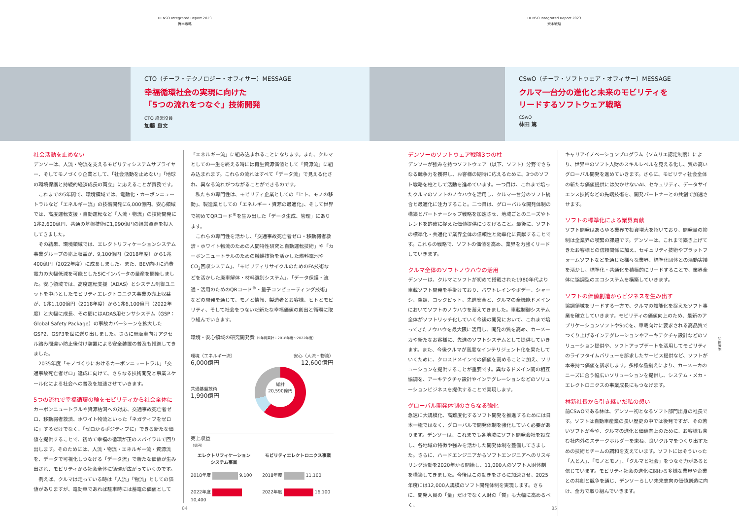DENSO Integrated Report 2023
資本戦略
CTO（チーフ・テクノロジー・オフィサー）MESSAGE
幸福循環社会の実現に向けた
「5つの流れをつなぐ」技術開発
CTO 経営役員
加藤 良文
社会活動を止めない
デンソーは、人流・物流を支えるモビリティシステムサプライヤー、そしてモノづくり企業として、「社会活動を止めない」「地球の環境保護と持続的経済成長の両立」に応えることが責務です。
　これまでの5年間で、環境領域では、電動化・カーボンニュートラルなど「エネルギー流」の技術開発に6,000億円、安心領域では、高度運転支援・自動運転など「人流・物流」の技術開発に1兆2,600億円、共通の基盤技術に1,990億円の経営資源を投入してきました。
　その結果、環境領域では、エレクトリフィケーションシステム事業グループの売上収益が、9,100億円（2018年度）から1兆400億円（2022年度）に成長しました。また、BEV向けに消費電力の大幅低減を可能としたSiCインバータの量産を開始しました。安心領域では、高度運転支援（ADAS）とシステム制御ユニットを中心としたモビリティエレクトロニクス事業の売上収益が、1兆1,100億円（2018年度）から1兆6,100億円（2022年度）と大幅に成長、その間にはADAS用センサシステム（GSP：Global Safety Package）の事故カバーシーンを拡大したGSP2、GSP3を世に送り出しました。さらに既販車向けアクセル踏み間違い防止後付け装置による安全装置の普及も推進してきました。
　2035年度「モノづくりにおけるカーボンニュートラル」「交通事故死亡者ゼロ」達成に向けて、さらなる技術開発と事業スケール化による社会への普及を加速させていきます。
5つの流れで幸福循環の輪をモビリティから社会全体に
カーボンニュートラルや資源枯渇への対応、交通事故死亡者ゼロ、移動弱者救済、ホワイト物流といった「ネガティブをゼロに」するだけでなく、「ゼロからポジティブに」できる新たな価値を提供することで、初めて幸福の循環が正のスパイラルで回り出します。そのためには、人流・物流・エネルギー流・資源流を、データで可視化しつなげる「データ流」で新たな価値が生み出され、モビリティから社会全体に循環が広がっていくのです。
　例えば、クルマは走っている時は「人流」「物流」としての価値がありますが、電動車であれば駐車時には蓄電の価値として
「エネルギー流」に組み込まれることになります。また、クルマとしての一生を終える時には再生資源価値として「資源流」に組み込まれます。これらの流れはすべて「データ流」で見える化され、異なる流れがつながることができるのです。
　私たちの専門性は、モビリティ企業としての「ヒト、モノの移動」、製造業としての「エネルギー・資源の最適化」、そして世界で初めてQRコード<sup>®</sup>を生み出した「データ生成、管理」にあります。
　これらの専門性を活かし、「交通事故死亡者ゼロ・移動弱者救済・ホワイト物流のための人間特性研究と自動運転技術」や「カーボンニュートラルのための触媒技術を活かした燃料電池やCO<sub>2</sub>回収システム」、「モビリティリサイクルのためのFA技術などを活かした廃車解体・材料選別システム」、「データ保護・流通・活用のためのQRコード<sup>®</sup>・量子コンピューティング技術」などの開発を通じて、モノと情報、製造者とお客様、ヒトとモビリティ、そして社会をつないだ新たな幸福価値の創出と循環に取り組んでいきます。
環境・安心領域の研究開発費（5年間累計：2018年度～2022年度）
環境（エネルギー流）
6,000億円
安心（人流・物流）
12,600億円
共通基盤技術
1,990億円
総計
20,590億円
売上収益
（億円）
エレクトリフィケーション
システム事業
2018年度 9,100
2022年度 10,400
モビリティエレクトロニクス事業
2018年度 11,100
2022年度 16,100
84
DENSO Integrated Report 2023
資本戦略
CSwO（チーフ・ソフトウェア・オフィサー）MESSAGE
クルマ一台分の進化と未来のモビリティを
リードするソフトウェア戦略
CSwO
林田 篤
デンソーのソフトウェア戦略3つの柱
デンソーが強みを持つソフトウェア（以下、ソフト）分野でさらなる競争力を獲得し、お客様の期待に応えるために、3つのソフト戦略を柱として活動を進めています。一つ目は、これまで培ったクルマのソフトのノウハウを活用し、クルマ一台分のソフト統合と最適化に注力すること。二つ目は、グローバルな開発体制の構築とパートナーシップ戦略を加速させ、地域ごとのニーズやトレンドを的確に捉えた価値提供につなげること。最後に、ソフトの標準化・共通化で業界全体の信頼性と効率化に貢献することです。これらの戦略で、ソフトの価値を高め、業界を力強くリードしていきます。
クルマ全体のソフトノウハウの活用
デンソーは、クルマにソフトが初めて搭載された1980年代より車載ソフト開発を手掛けており、パワトレインやボデー、シャーシ、空調、コックピット、先進安全と、クルマの全機能ドメインにおいてソフトのノウハウを蓄えてきました。車載制御システム全体がソフトリッチ化していく今後の開発において、これまで培ってきたノウハウを最大限に活用し、開発の質を高め、カーメーカや新たなお客様に、先進のソフトシステムとして提供していきます。また、今後クルマが高度なインテリジェント化を果たしていくために、クロスドメインでの価値を高めることに加え、ソリューションを提供することが重要です。異なるドメイン間の相互協調を、アーキテクチャ設計やインテグレーションなどのソリューションビジネスを提供することで実現します。
グローバル開発体制のさらなる強化
急速に大規模化、高難度化するソフト開発を推進するためには日本一極ではなく、グローバルで開発体制を強化していく必要があります。デンソーは、これまでも各地域にソフト開発会社を設立し、各地域の特徴や強みを活かした開発体制を整備してきました。さらに、ハードエンジニアからソフトエンジニアへのリスキリング活動を2020年から開始し、11,000人のソフト人財体制を構築してきました。今後はこの動きをさらに加速させ、2025年度には12,000人規模のソフト開発体制を実現します。さらに、開発人員の「量」だけでなく人財の「質」も大幅に高めるべく、
キャリアイノベーションプログラム（ソムリエ認定制度）により、世界中のソフト人財のスキルレベルを見える化し、質の高いグローバル開発を進めていきます。さらに、モビリティ社会全体の新たな価値提供には欠かせないAI、セキュリティ、データサイエンス技術などの先端技術を、開発パートナーとの共創で加速させます。
ソフトの標準化による業界貢献
ソフト開発はあらゆる業界で投資増大を招いており、開発量の抑制は全業界の喫緊の課題です。デンソーは、これまで築き上げてきたお客様との信頼関係に加え、セキュリティ技術やプラットフォームソフトなどを通じた様々な業界、標準化団体との活動実績を活かし、標準化・共通化を積極的にリードすることで、業界全体に協調型のエコシステムを構築していきます。
ソフトの価値創造からビジネスを生み出す
協調領域をリードする一方で、クルマの知能化を捉えたソフト事業を確立していきます。モビリティの価値向上のため、最新のアプリケーションソフトやSoCを、車載向けに要求される高品質でつくり上げるインテグレーションやアーキテクチャ設計などのソリューション提供や、ソフトアップデートを活用してモビリティのライフタイムバリューを訴求したサービス提供など、ソフトが本来持つ価値を訴求します。多様な品揃えにより、カーメーカのニーズに合う幅広いソリューションを提供し、システム・メカ・エレクトロニクスの事業成長にもつなげます。
林新社長から引き継いだ私の想い
前CSwOである林は、デンソー初となるソフト部門出身の社長です。ソフトは自動車産業の長い歴史の中では後発ですが、その若いソフトが今や、クルマの進化と価値向上のために、お客様も含む社内外のステークホルダーを束ね、良いクルマをつくり出すための技術とチームの調和を支えています。ソフトにはそういった「人と人」、「モノとモノ」、「クルマと社会」をつなぐ力があると信じています。モビリティ社会の進化に関わる多様な業界や企業との共創と競争を通じ、デンソーらしい未来志向の価値創造に向け、全力で取り組んでいきます。
知的資本
85